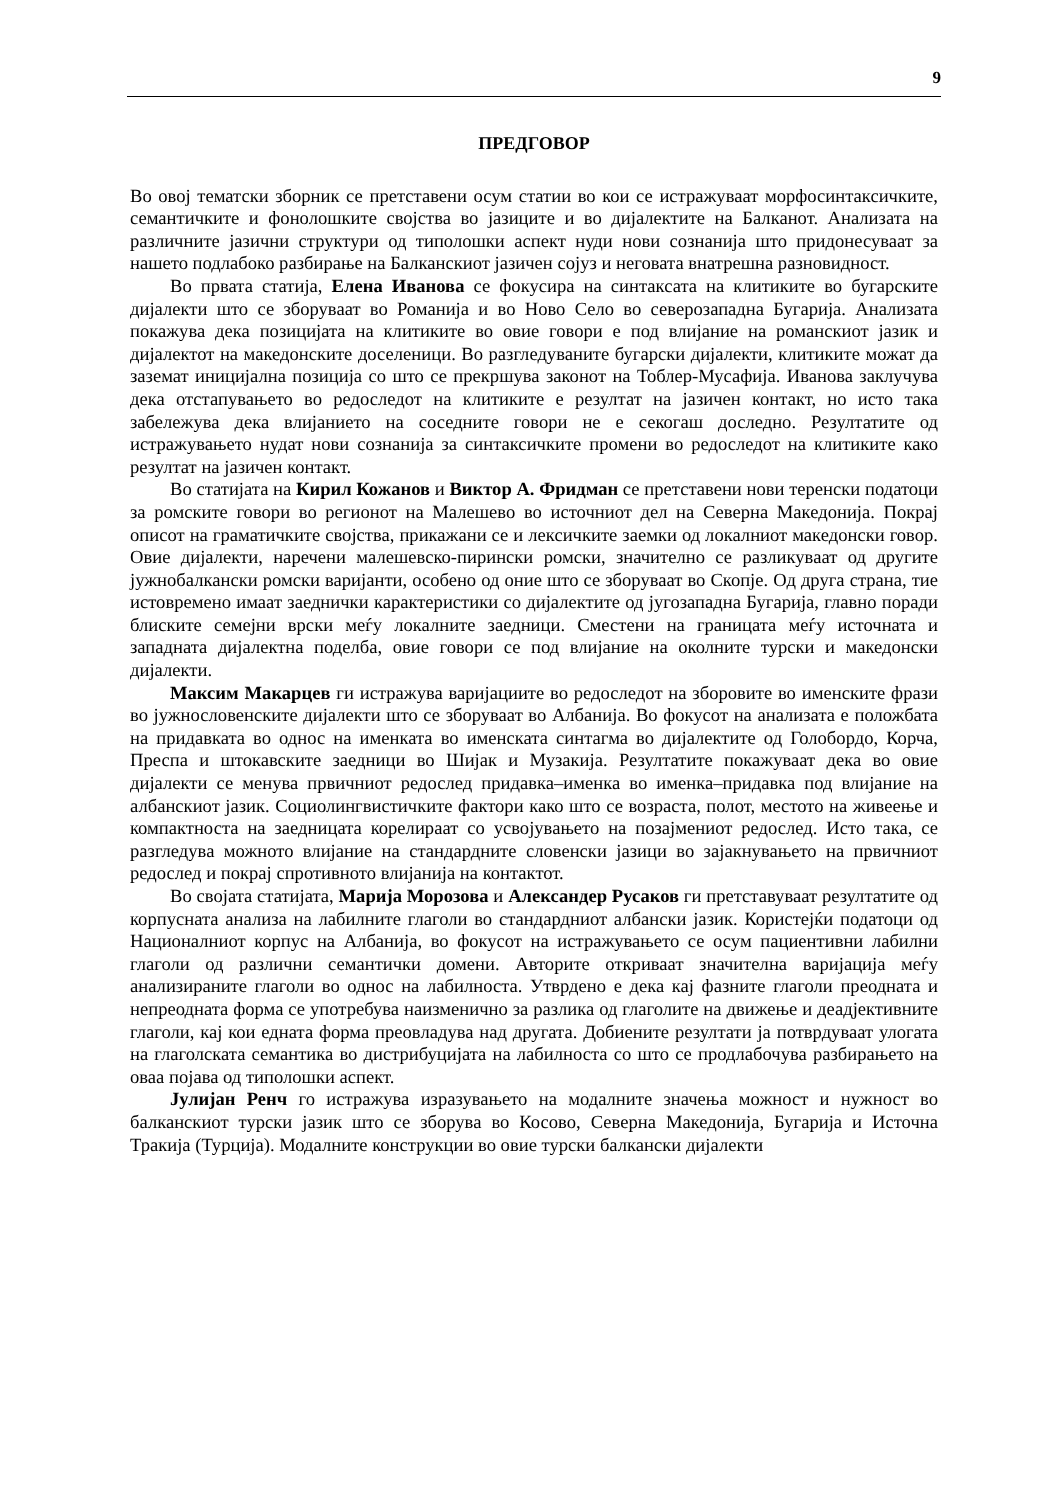9
ПРЕДГОВОР
Во овој тематски зборник се претставени осум статии во кои се истражуваат морфосинтаксичките, семантичките и фонолошките својства во јазиците и во дијалектите на Балканот. Анализата на различните јазични структури од типолошки аспект нуди нови сознанија што придонесуваат за нашето подлабоко разбирање на Балканскиот јазичен сојуз и неговата внатрешна разновидност.
Во првата статија, Елена Иванова се фокусира на синтаксата на клитиките во бугарските дијалекти што се зборуваат во Романија и во Ново Село во северозападна Бугарија. Анализата покажува дека позицијата на клитиките во овие говори е под влијание на романскиот јазик и дијалектот на македонските доселеници. Во разгледуваните бугарски дијалекти, клитиките можат да заземат иницијална позиција со што се прекршува законот на Тоблер-Мусафија. Иванова заклучува дека отстапувањето во редоследот на клитиките е резултат на јазичен контакт, но исто така забележува дека влијанието на соседните говори не е секогаш доследно. Резултатите од истражувањето нудат нови сознанија за синтаксичките промени во редоследот на клитиките како резултат на јазичен контакт.
Во статијата на Кирил Кожанов и Виктор А. Фридман се претставени нови теренски податоци за ромските говори во регионот на Малешево во источниот дел на Северна Македонија. Покрај описот на граматичките својства, прикажани се и лексичките заемки од локалниот македонски говор. Овие дијалекти, наречени малешевско-пирински ромски, значително се разликуваат од другите јужнобалкански ромски варијанти, особено од оние што се зборуваат во Скопје. Од друга страна, тие истовремено имаат заеднички карактеристики со дијалектите од југозападна Бугарија, главно поради блиските семејни врски меѓу локалните заедници. Сместени на границата меѓу источната и западната дијалектна поделба, овие говори се под влијание на околните турски и македонски дијалекти.
Максим Макарцев ги истражува варијациите во редоследот на зборовите во именските фрази во јужнословенските дијалекти што се зборуваат во Албанија. Во фокусот на анализата е положбата на придавката во однос на именката во именската синтагма во дијалектите од Голобордо, Корча, Преспа и штокавските заедници во Шијак и Музакија. Резултатите покажуваат дека во овие дијалекти се менува првичниот редослед придавка–именка во именка–придавка под влијание на албанскиот јазик. Социолингвистичките фактори како што се возраста, полот, местото на живеење и компактноста на заедницата корелираат со усвојувањето на позајмениот редослед. Исто така, се разгледува можното влијание на стандардните словенски јазици во зајакнувањето на првичниот редослед и покрај спротивното влијанија на контактот.
Во својата статијата, Марија Морозова и Александер Русаков ги претставуваат резултатите од корпусната анализа на лабилните глаголи во стандардниот албански јазик. Користејќи податоци од Националниот корпус на Албанија, во фокусот на истражувањето се осум пациентивни лабилни глаголи од различни семантички домени. Авторите откриваат значителна варијација меѓу анализираните глаголи во однос на лабилноста. Утврдено е дека кај фазните глаголи преодната и непреодната форма се употребува наизменично за разлика од глаголите на движење и деадјективните глаголи, кај кои едната форма преовладува над другата. Добиените резултати ја потврдуваат улогата на глаголската семантика во дистрибуцијата на лабилноста со што се продлабочува разбирањето на оваа појава од типолошки аспект.
Јулијан Ренч го истражува изразувањето на модалните значења можност и нужност во балканскиот турски јазик што се зборува во Косово, Северна Македонија, Бугарија и Источна Тракија (Турција). Модалните конструкции во овие турски балкански дијалекти